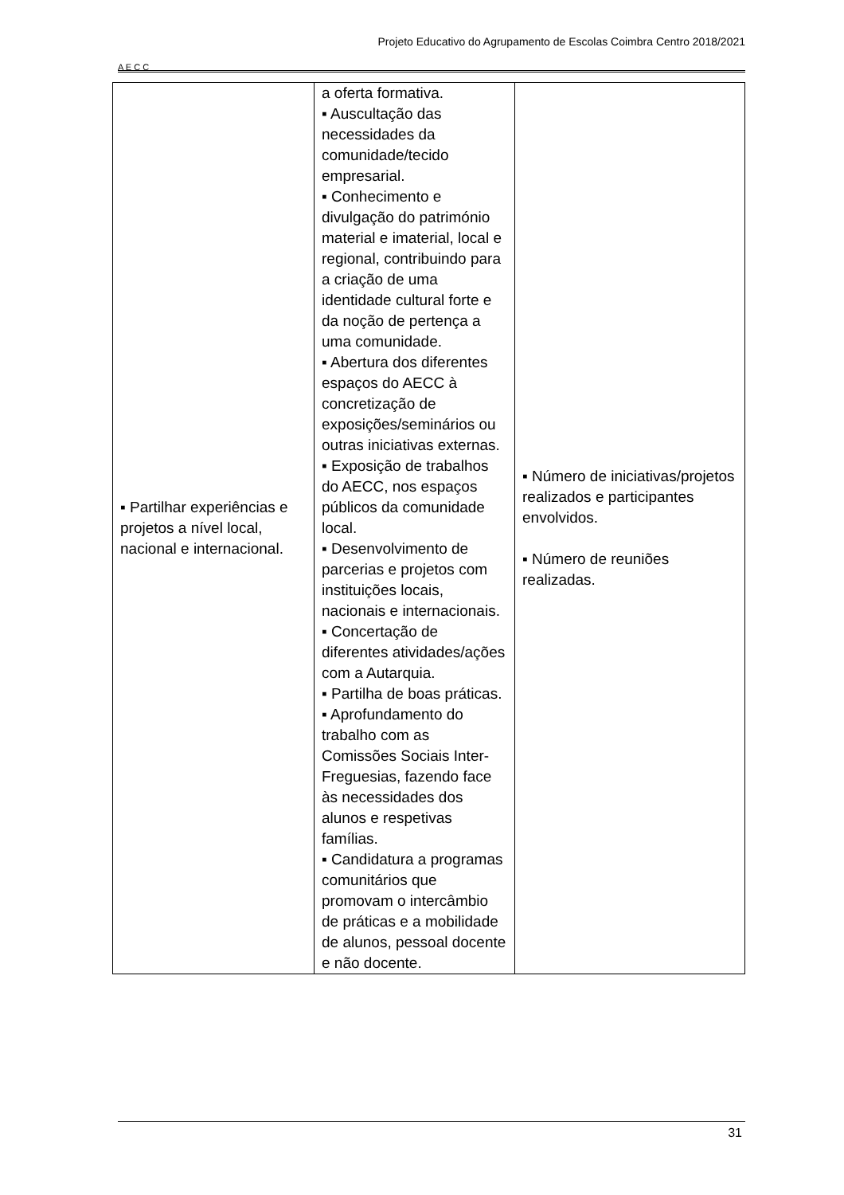A E C C
Projeto Educativo do Agrupamento de Escolas Coimbra Centro 2018/2021
| ▪ Partilhar experiências e projetos a nível local, nacional e internacional. | a oferta formativa. ▪ Auscultação das necessidades da comunidade/tecido empresarial. ▪ Conhecimento e divulgação do património material e imaterial, local e regional, contribuindo para a criação de uma identidade cultural forte e da noção de pertença a uma comunidade. ▪ Abertura dos diferentes espaços do AECC à concretização de exposições/seminários ou outras iniciativas externas. ▪ Exposição de trabalhos do AECC, nos espaços públicos da comunidade local. ▪ Desenvolvimento de parcerias e projetos com instituições locais, nacionais e internacionais. ▪ Concertação de diferentes atividades/ações com a Autarquia. ▪ Partilha de boas práticas. ▪ Aprofundamento do trabalho com as Comissões Sociais Inter-Freguesias, fazendo face às necessidades dos alunos e respetivas famílias. ▪ Candidatura a programas comunitários que promovam o intercâmbio de práticas e a mobilidade de alunos, pessoal docente e não docente. | ▪ Número de iniciativas/projetos realizados e participantes envolvidos. ▪ Número de reuniões realizadas. |
31